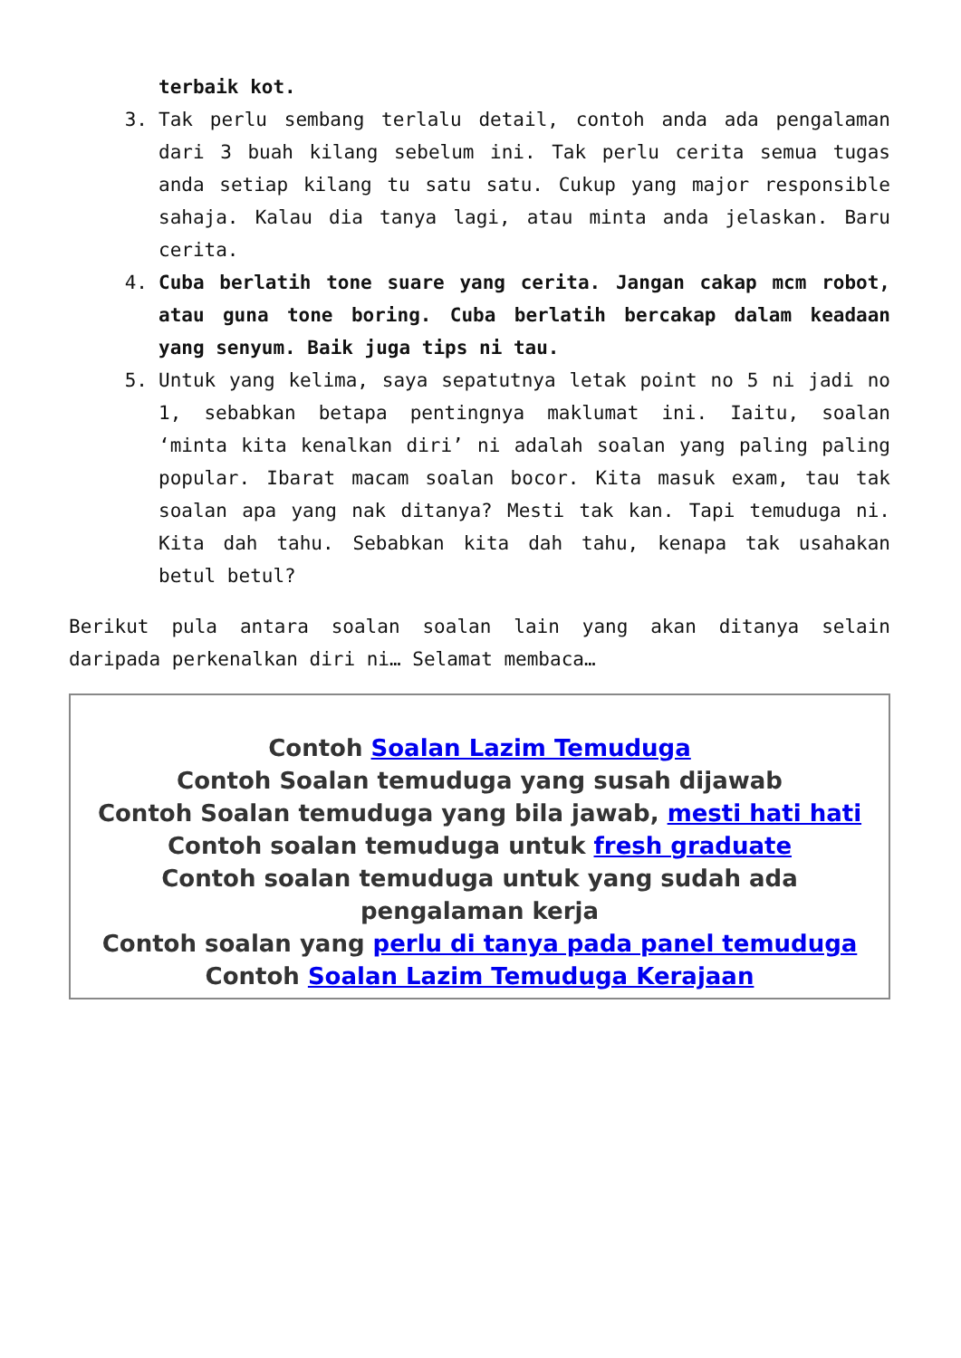terbaik kot.
3. Tak perlu sembang terlalu detail, contoh anda ada pengalaman dari 3 buah kilang sebelum ini. Tak perlu cerita semua tugas anda setiap kilang tu satu satu. Cukup yang major responsible sahaja. Kalau dia tanya lagi, atau minta anda jelaskan. Baru cerita.
4. Cuba berlatih tone suare yang cerita. Jangan cakap mcm robot, atau guna tone boring. Cuba berlatih bercakap dalam keadaan yang senyum. Baik juga tips ni tau.
5. Untuk yang kelima, saya sepatutnya letak point no 5 ni jadi no 1, sebabkan betapa pentingnya maklumat ini. Iaitu, soalan ‘minta kita kenalkan diri’ ni adalah soalan yang paling paling popular. Ibarat macam soalan bocor. Kita masuk exam, tau tak soalan apa yang nak ditanya? Mesti tak kan. Tapi temuduga ni. Kita dah tahu. Sebabkan kita dah tahu, kenapa tak usahakan betul betul?
Berikut pula antara soalan soalan lain yang akan ditanya selain daripada perkenalkan diri ni… Selamat membaca…
Contoh Soalan Lazim Temuduga
Contoh Soalan temuduga yang susah dijawab
Contoh Soalan temuduga yang bila jawab, mesti hati hati
Contoh soalan temuduga untuk fresh graduate
Contoh soalan temuduga untuk yang sudah ada pengalaman kerja
Contoh soalan yang perlu di tanya pada panel temuduga
Contoh Soalan Lazim Temuduga Kerajaan